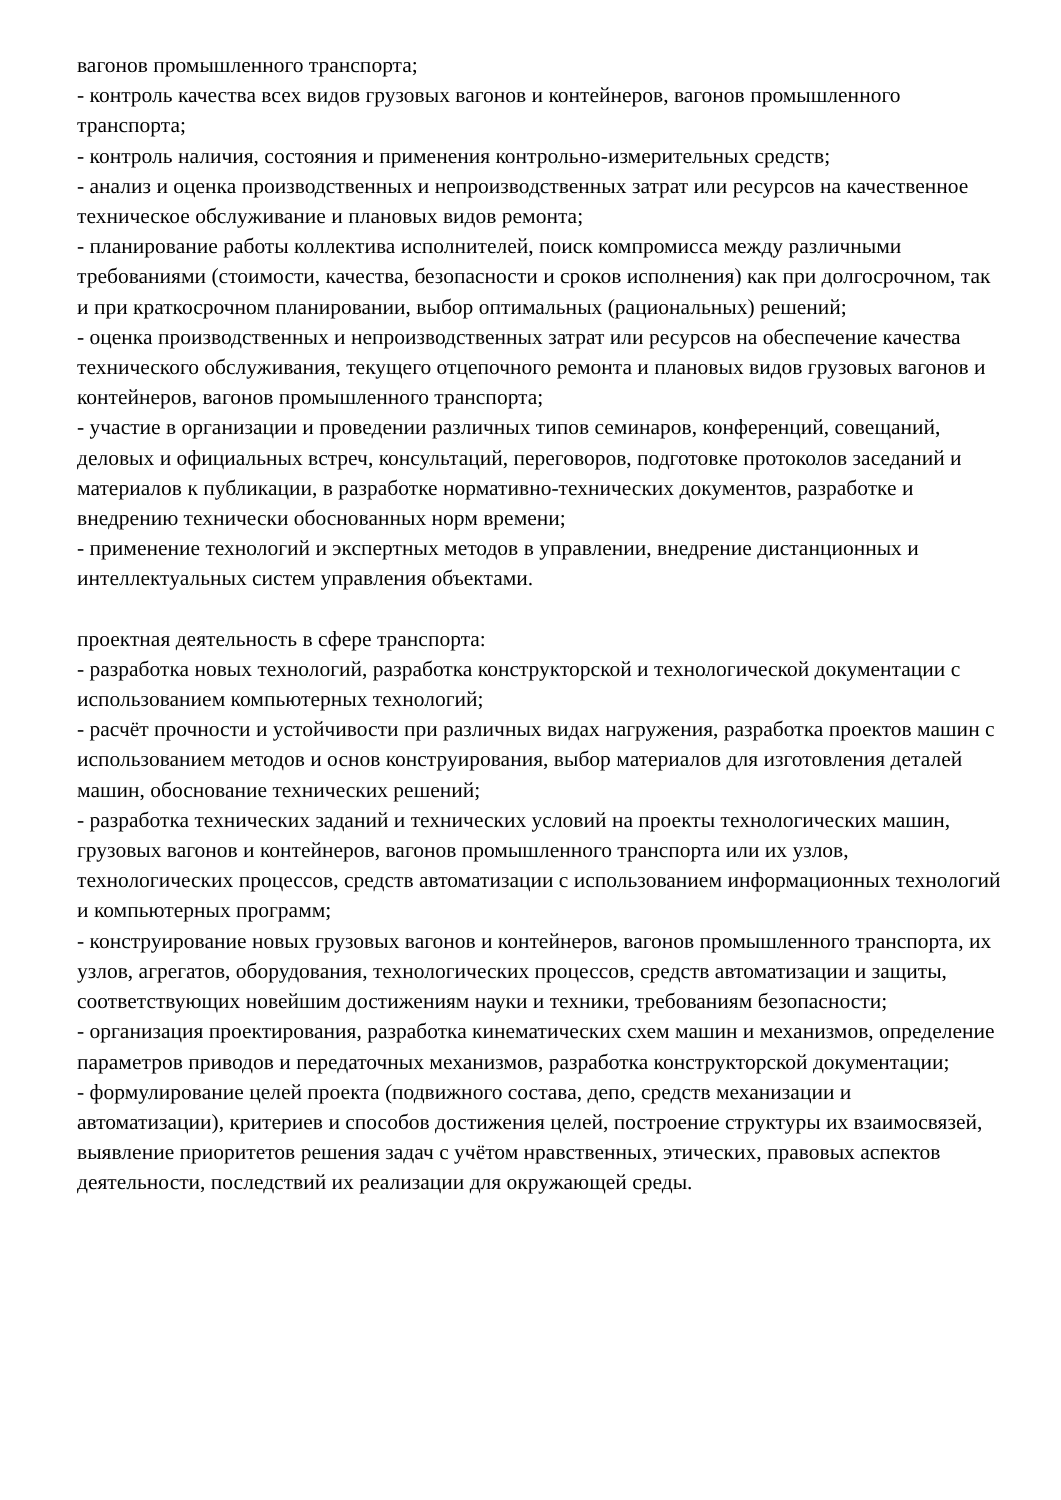вагонов промышленного транспорта;
- контроль качества всех видов грузовых вагонов и контейнеров, вагонов промышленного транспорта;
- контроль наличия, состояния и применения контрольно-измерительных средств;
- анализ и оценка производственных и непроизводственных затрат или ресурсов на качественное техническое обслуживание и плановых видов ремонта;
- планирование работы коллектива исполнителей, поиск компромисса между различными требованиями (стоимости, качества, безопасности и сроков исполнения) как при долгосрочном, так и при краткосрочном планировании, выбор оптимальных (рациональных) решений;
- оценка производственных и непроизводственных затрат или ресурсов на обеспечение качества технического обслуживания, текущего отцепочного ремонта и плановых видов грузовых вагонов и контейнеров, вагонов промышленного транспорта;
- участие в организации и проведении различных типов семинаров, конференций, совещаний, деловых и официальных встреч, консультаций, переговоров, подготовке протоколов заседаний и материалов к публикации, в разработке нормативно-технических документов, разработке и внедрению технически обоснованных норм времени;
- применение технологий и экспертных методов в управлении, внедрение дистанционных и интеллектуальных систем управления объектами.
проектная деятельность в сфере транспорта:
- разработка новых технологий, разработка конструкторской и технологической документации с использованием компьютерных технологий;
- расчёт прочности и устойчивости при различных видах нагружения, разработка проектов машин с использованием методов и основ конструирования, выбор материалов для изготовления деталей машин, обоснование технических решений;
- разработка технических заданий и технических условий на проекты технологических машин, грузовых вагонов и контейнеров, вагонов промышленного транспорта или их узлов, технологических процессов, средств автоматизации с использованием информационных технологий и компьютерных программ;
- конструирование новых грузовых вагонов и контейнеров, вагонов промышленного транспорта, их узлов, агрегатов, оборудования, технологических процессов, средств автоматизации и защиты, соответствующих новейшим достижениям науки и техники, требованиям безопасности;
- организация проектирования, разработка кинематических схем машин и механизмов, определение параметров приводов и передаточных механизмов, разработка конструкторской документации;
- формулирование целей проекта (подвижного состава, депо, средств механизации и автоматизации), критериев и способов достижения целей, построение структуры их взаимосвязей, выявление приоритетов решения задач с учётом нравственных, этических, правовых аспектов деятельности, последствий их реализации для окружающей среды.